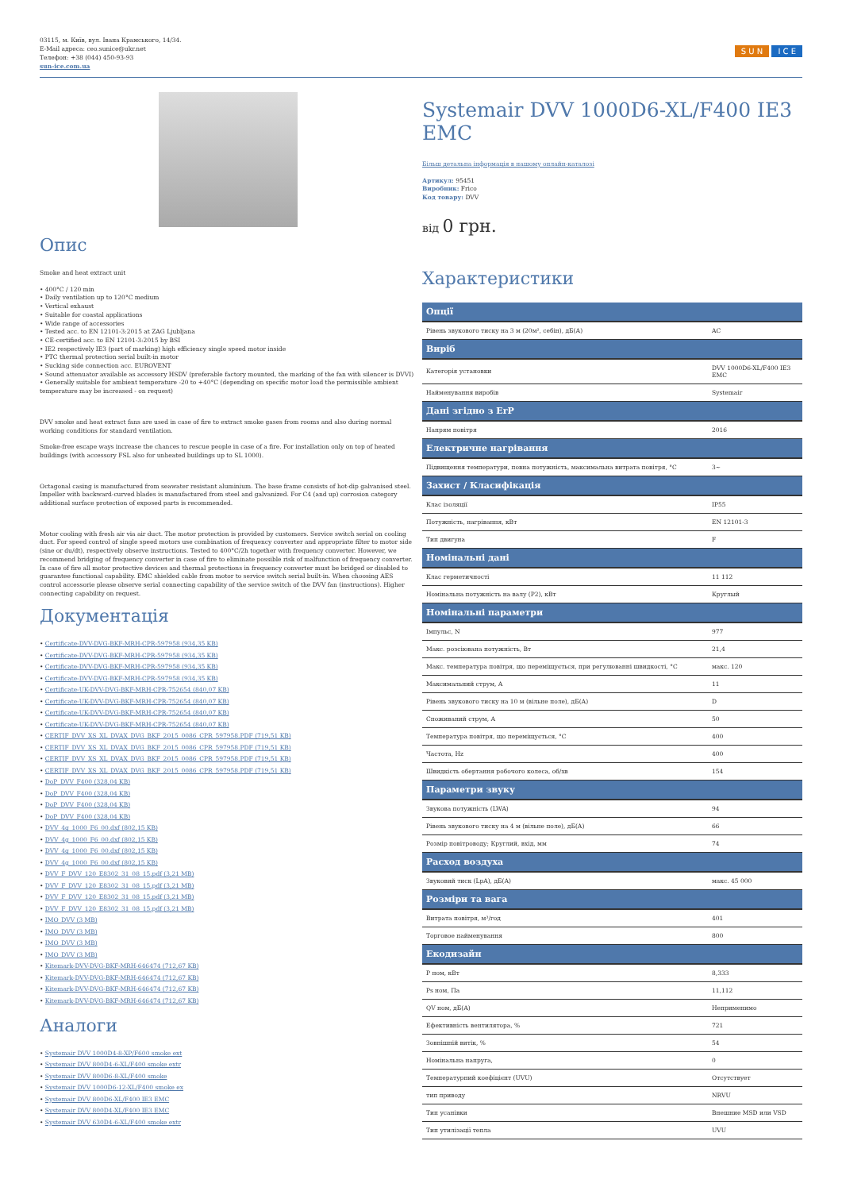03115, м. Київ, вул. Івана Крамського, 14/34.
E-Mail адреса: ceo.sunice@ukr.net
Телефон: +38 (044) 450-93-93
sun-ice.com.ua
S U N I C E
Опис
Smoke and heat extract unit
• 400°C / 120 min
• Daily ventilation up to 120°C medium
• Vertical exhaust
• Suitable for coastal applications
• Wide range of accessories
• Tested acc. to EN 12101-3:2015 at ZAG Ljubljana
• CE-certified acc. to EN 12101-3:2015 by BSI
• IE2 respectively IE3 (part of marking) high efficiency single speed motor inside
• PTC thermal protection serial built-in motor
• Sucking side connection acc. EUROVENT
• Sound attenuator available as accessory HSDV (preferable factory mounted, the marking of the fan with silencer is DVVI)
• Generally suitable for ambient temperature -20 to +40°C (depending on specific motor load the permissible ambient temperature may be increased - on request)
DVV smoke and heat extract fans are used in case of fire to extract smoke gases from rooms and also during normal working conditions for standard ventilation.
Smoke-free escape ways increase the chances to rescue people in case of a fire. For installation only on top of heated buildings (with accessory FSL also for unheated buildings up to SL 1000).
Octagonal casing is manufactured from seawater resistant aluminium. The base frame consists of hot-dip galvanised steel. Impeller with backward-curved blades is manufactured from steel and galvanized. For C4 (and up) corrosion category additional surface protection of exposed parts is recommended.
Motor cooling with fresh air via air duct. The motor protection is provided by customers. Service switch serial on cooling duct. For speed control of single speed motors use combination of frequency converter and appropriate filter to motor side (sine or du/dt), respectively observe instructions. Tested to 400°C/2h together with frequency converter. However, we recommend bridging of frequency converter in case of fire to eliminate possible risk of malfunction of frequency converter. In case of fire all motor protective devices and thermal protections in frequency converter must be bridged or disabled to guarantee functional capability. EMC shielded cable from motor to service switch serial built-in. When choosing AES control accessorie please observe serial connecting capability of the service switch of the DVV fan (instructions). Higher connecting capability on request.
Документація
• Certificate-DVV-DVG-BKF-MRH-CPR-597958 (934,35 KB)
• Certificate-DVV-DVG-BKF-MRH-CPR-597958 (934,35 KB)
• Certificate-DVV-DVG-BKF-MRH-CPR-597958 (934,35 KB)
• Certificate-DVV-DVG-BKF-MRH-CPR-597958 (934,35 KB)
• Certificate-UK-DVV-DVG-BKF-MRH-CPR-752654 (840,07 KB)
• Certificate-UK-DVV-DVG-BKF-MRH-CPR-752654 (840,07 KB)
• Certificate-UK-DVV-DVG-BKF-MRH-CPR-752654 (840,07 KB)
• Certificate-UK-DVV-DVG-BKF-MRH-CPR-752654 (840,07 KB)
• CERTIF_DVV_XS_XL_DVAX_DVG_BKF_2015_0086_CPR_597958.PDF (719,51 KB)
• CERTIF_DVV_XS_XL_DVAX_DVG_BKF_2015_0086_CPR_597958.PDF (719,51 KB)
• CERTIF_DVV_XS_XL_DVAX_DVG_BKF_2015_0086_CPR_597958.PDF (719,51 KB)
• CERTIF_DVV_XS_XL_DVAX_DVG_BKF_2015_0086_CPR_597958.PDF (719,51 KB)
• DoP_DVV_F400 (328,04 KB)
• DoP_DVV_F400 (328,04 KB)
• DoP_DVV_F400 (328,04 KB)
• DoP_DVV_F400 (328,04 KB)
• DVV_4g_1000_F6_00.dxf (802,15 KB)
• DVV_4g_1000_F6_00.dxf (802,15 KB)
• DVV_4g_1000_F6_00.dxf (802,15 KB)
• DVV_4g_1000_F6_00.dxf (802,15 KB)
• DVV_F_DVV_120_E8302_31_08_15.pdf (3,21 MB)
• DVV_F_DVV_120_E8302_31_08_15.pdf (3,21 MB)
• DVV_F_DVV_120_E8302_31_08_15.pdf (3,21 MB)
• DVV_F_DVV_120_E8302_31_08_15.pdf (3,21 MB)
• IMO_DVV (3 MB)
• IMO_DVV (3 MB)
• IMO_DVV (3 MB)
• IMO_DVV (3 MB)
• Kitemark-DVV-DVG-BKF-MRH-646474 (712,67 KB)
• Kitemark-DVV-DVG-BKF-MRH-646474 (712,67 KB)
• Kitemark-DVV-DVG-BKF-MRH-646474 (712,67 KB)
• Kitemark-DVV-DVG-BKF-MRH-646474 (712,67 KB)
Аналоги
• Systemair DVV 1000D4-8-XP/F600 smoke ext
• Systemair DVV 800D4-6-XL/F400 smoke extr
• Systemair DVV 800D6-8-XL/F400 smoke
• Systemair DVV 1000D6-12-XL/F400 smoke ex
• Systemair DVV 800D6-XL/F400 IE3 EMC
• Systemair DVV 800D4-XL/F400 IE3 EMC
• Systemair DVV 630D4-6-XL/F400 smoke extr
Systemair DVV 1000D6-XL/F400 IE3 EMC
Більш детальна інформація в нашому онлайн-каталозі
Артикул: 95451
Виробник: Frico
Код товару: DVV
від 0 грн.
Характеристики
| Опції | |
| --- | --- |
| Рівень звукового тиску на 3 м (20м², себін), дБ(А) | AC |
| Виріб | |
| Категорія установки | DVV 1000D6-XL/F400 IE3 EMC |
| Найменування виробів | Systemair |
| Дані згідно з ErP | |
| Напрям повітря | 2016 |
| Електричне нагрівання | |
| Підвищення температури, повна потужність, максимальна витрата повітря, °C | 3~ |
| Захист / Класифікація | |
| Клас ізоляції | IP55 |
| Потужність, нагрівання, кВт | EN 12101-3 |
| Тип двигуна | F |
| Номінальні дані | |
| Клас герметичності | 11 112 |
| Номінальна потужність на валу (P2), кВт | Круглый |
| Номінальні параметри | |
| Імпульс, N | 977 |
| Макс. розсіювана потужність, Вт | 21,4 |
| Макс. температура повітря, що переміщується, при регулюванні швидкості, °C | макс. 120 |
| Максимальний струм, А | 11 |
| Рівень звукового тиску на 10 м (вільне поле), дБ(А) | D |
| Споживаний струм, А | 50 |
| Температура повітря, що переміщується, °C | 400 |
| Частота, Hz | 400 |
| Швидкість обертання робочого колеса, об/хв | 154 |
| Параметри звуку | |
| Звукова потужність (LWA) | 94 |
| Рівень звукового тиску на 4 м (вільне поле), дБ(А) | 66 |
| Розмір повітроводу; Круглий, вхід, мм | 74 |
| Расход воздуха | |
| Звуковий тиск (LpA), дБ(А) | макс. 45 000 |
| Розміри та вага | |
| Витрата повітря, м³/год | 401 |
| Торговое найменування | 800 |
| Екодизайн | |
| P ном, кВт | 8,333 |
| Ps ном, Па | 11,112 |
| QV ном, дБ(А) | Неприменимо |
| Ефективність вентилятора, % | 721 |
| Зовнішній витік, % | 54 |
| Номінальна напруга, | 0 |
| Температурний коефіцієнт (UVU) | Отсутствует |
| тип приводу | NRVU |
| Тип усанівки | Внешние MSD или VSD |
| Тип утилізації тепла | UVU |